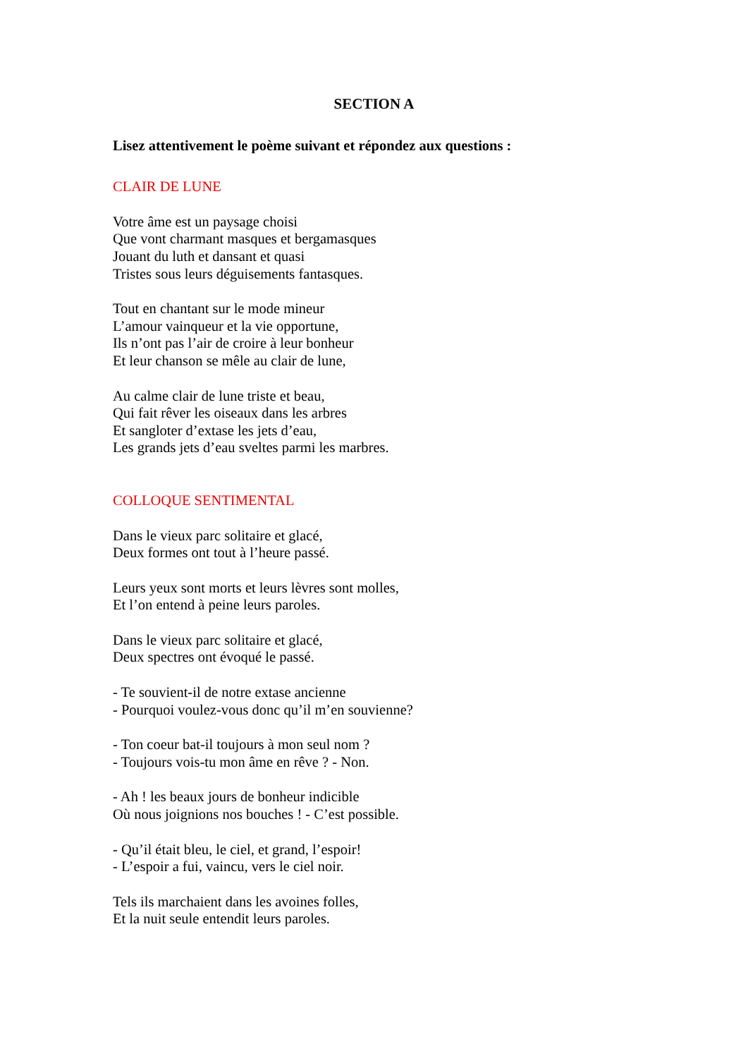SECTION A
Lisez attentivement le poème suivant et répondez aux questions :
CLAIR DE LUNE
Votre âme est un paysage choisi
Que vont charmant masques et bergamasques
Jouant du luth et dansant et quasi
Tristes sous leurs déguisements fantasques.
Tout en chantant sur le mode mineur
L’amour vainqueur et la vie opportune,
Ils n’ont pas l’air de croire à leur bonheur
Et leur chanson se mêle au clair de lune,
Au calme clair de lune triste et beau,
Qui fait rêver les oiseaux dans les arbres
Et sangloter d’extase les jets d’eau,
Les grands jets d’eau sveltes parmi les marbres.
COLLOQUE SENTIMENTAL
Dans le vieux parc solitaire et glacé,
Deux formes ont tout à l’heure passé.
Leurs yeux sont morts et leurs lèvres sont molles,
Et l’on entend à peine leurs paroles.
Dans le vieux parc solitaire et glacé,
Deux spectres ont évoqué le passé.
- Te souvient-il de notre extase ancienne
- Pourquoi voulez-vous donc qu’il m’en souvienne?
- Ton coeur bat-il toujours à mon seul nom ?
- Toujours vois-tu mon âme en rêve ? - Non.
- Ah ! les beaux jours de bonheur indicible
Où nous joignions nos bouches ! - C’est possible.
- Qu’il était bleu, le ciel, et grand, l’espoir!
- L’espoir a fui, vaincu, vers le ciel noir.
Tels ils marchaient dans les avoines folles,
Et la nuit seule entendit leurs paroles.